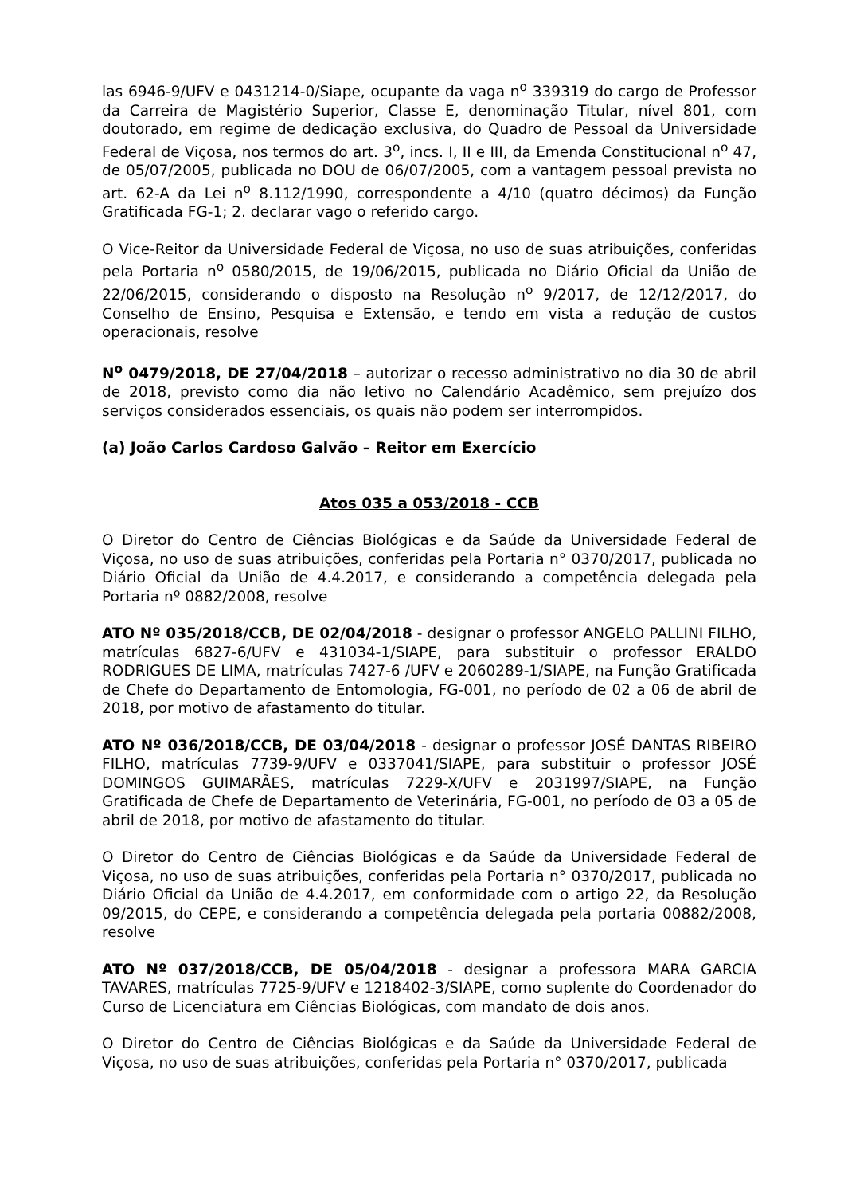las 6946-9/UFV e 0431214-0/Siape, ocupante da vaga n<sup>o</sup> 339319 do cargo de Professor da Carreira de Magistério Superior, Classe E, denominação Titular, nível 801, com doutorado, em regime de dedicação exclusiva, do Quadro de Pessoal da Universidade Federal de Viçosa, nos termos do art. 3<sup>o</sup>, incs. I, II e III, da Emenda Constitucional n<sup>o</sup> 47, de 05/07/2005, publicada no DOU de 06/07/2005, com a vantagem pessoal prevista no art. 62-A da Lei n<sup>o</sup> 8.112/1990, correspondente a 4/10 (quatro décimos) da Função Gratificada FG-1; 2. declarar vago o referido cargo.
O Vice-Reitor da Universidade Federal de Viçosa, no uso de suas atribuições, conferidas pela Portaria n<sup>o</sup> 0580/2015, de 19/06/2015, publicada no Diário Oficial da União de 22/06/2015, considerando o disposto na Resolução n<sup>o</sup> 9/2017, de 12/12/2017, do Conselho de Ensino, Pesquisa e Extensão, e tendo em vista a redução de custos operacionais, resolve
N<sup>o</sup> 0479/2018, DE 27/04/2018 – autorizar o recesso administrativo no dia 30 de abril de 2018, previsto como dia não letivo no Calendário Acadêmico, sem prejuízo dos serviços considerados essenciais, os quais não podem ser interrompidos.
(a) João Carlos Cardoso Galvão – Reitor em Exercício
Atos 035 a 053/2018 - CCB
O Diretor do Centro de Ciências Biológicas e da Saúde da Universidade Federal de Viçosa, no uso de suas atribuições, conferidas pela Portaria n° 0370/2017, publicada no Diário Oficial da União de 4.4.2017, e considerando a competência delegada pela Portaria nº 0882/2008, resolve
ATO Nº 035/2018/CCB, DE 02/04/2018 - designar o professor ANGELO PALLINI FILHO, matrículas 6827-6/UFV e 431034-1/SIAPE, para substituir o professor ERALDO RODRIGUES DE LIMA, matrículas 7427-6 /UFV e 2060289-1/SIAPE, na Função Gratificada de Chefe do Departamento de Entomologia, FG-001, no período de 02 a 06 de abril de 2018, por motivo de afastamento do titular.
ATO Nº 036/2018/CCB, DE 03/04/2018 - designar o professor JOSÉ DANTAS RIBEIRO FILHO, matrículas 7739-9/UFV e 0337041/SIAPE, para substituir o professor JOSÉ DOMINGOS GUIMARÃES, matrículas 7229-X/UFV e 2031997/SIAPE, na Função Gratificada de Chefe de Departamento de Veterinária, FG-001, no período de 03 a 05 de abril de 2018, por motivo de afastamento do titular.
O Diretor do Centro de Ciências Biológicas e da Saúde da Universidade Federal de Viçosa, no uso de suas atribuições, conferidas pela Portaria n° 0370/2017, publicada no Diário Oficial da União de 4.4.2017, em conformidade com o artigo 22, da Resolução 09/2015, do CEPE, e considerando a competência delegada pela portaria 00882/2008, resolve
ATO Nº 037/2018/CCB, DE 05/04/2018 - designar a professora MARA GARCIA TAVARES, matrículas 7725-9/UFV e 1218402-3/SIAPE, como suplente do Coordenador do Curso de Licenciatura em Ciências Biológicas, com mandato de dois anos.
O Diretor do Centro de Ciências Biológicas e da Saúde da Universidade Federal de Viçosa, no uso de suas atribuições, conferidas pela Portaria n° 0370/2017, publicada